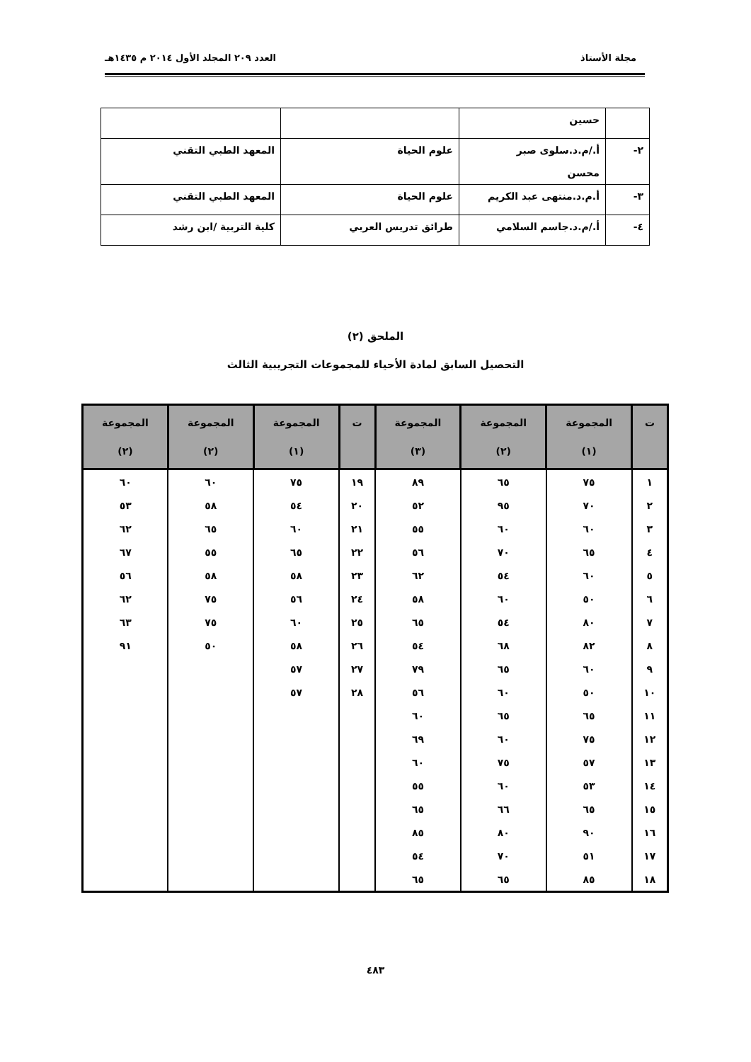مجلة الأستاذ العدد ٢٠٩ المجلد الأول ٢٠١٤ م ١٤٣٥هـ
| | حسين | | |
| ٢- | أ./م.د.سلوى صبر محسن | علوم الحياة | المعهد الطبي التقني |
| ٣- | أ.م.د.منتهى عبد الكريم | علوم الحياة | المعهد الطبي التقني |
| ٤- | أ./م.د.جاسم السلامي | طرائق تدريس العربي | كلية التربية /ابن رشد |
الملحق (٢)
التحصيل السابق لمادة الأحياء للمجموعات التجريبية الثالث
| ت | المجموعة (١) | المجموعة (٢) | المجموعة (٣) | ت | المجموعة (١) | المجموعة (٢) | المجموعة (٢) |
| --- | --- | --- | --- | --- | --- | --- | --- |
| ١ | ٧٥ | ٦٥ | ٨٩ | ١٩ | ٧٥ | ٦٠ | ٦٠ |
| ٢ | ٧٠ | ٩٥ | ٥٢ | ٢٠ | ٥٤ | ٥٨ | ٥٣ |
| ٣ | ٦٠ | ٦٠ | ٥٥ | ٢١ | ٦٠ | ٦٥ | ٦٢ |
| ٤ | ٦٥ | ٧٠ | ٥٦ | ٢٢ | ٦٥ | ٥٥ | ٦٧ |
| ٥ | ٦٠ | ٥٤ | ٦٢ | ٢٣ | ٥٨ | ٥٨ | ٥٦ |
| ٦ | ٥٠ | ٦٠ | ٥٨ | ٢٤ | ٥٦ | ٧٥ | ٦٢ |
| ٧ | ٨٠ | ٥٤ | ٦٥ | ٢٥ | ٦٠ | ٧٥ | ٦٣ |
| ٨ | ٨٢ | ٦٨ | ٥٤ | ٢٦ | ٥٨ | ٥٠ | ٩١ |
| ٩ | ٦٠ | ٦٥ | ٧٩ | ٢٧ | ٥٧ | | |
| ١٠ | ٥٠ | ٦٠ | ٥٦ | ٢٨ | ٥٧ | | |
| ١١ | ٦٥ | ٦٥ | ٦٠ | | | | |
| ١٢ | ٧٥ | ٦٠ | ٦٩ | | | | |
| ١٣ | ٥٧ | ٧٥ | ٦٠ | | | | |
| ١٤ | ٥٣ | ٦٠ | ٥٥ | | | | |
| ١٥ | ٦٥ | ٦٦ | ٦٥ | | | | |
| ١٦ | ٩٠ | ٨٠ | ٨٥ | | | | |
| ١٧ | ٥١ | ٧٠ | ٥٤ | | | | |
| ١٨ | ٨٥ | ٦٥ | ٦٥ | | | | |
٤٨٣